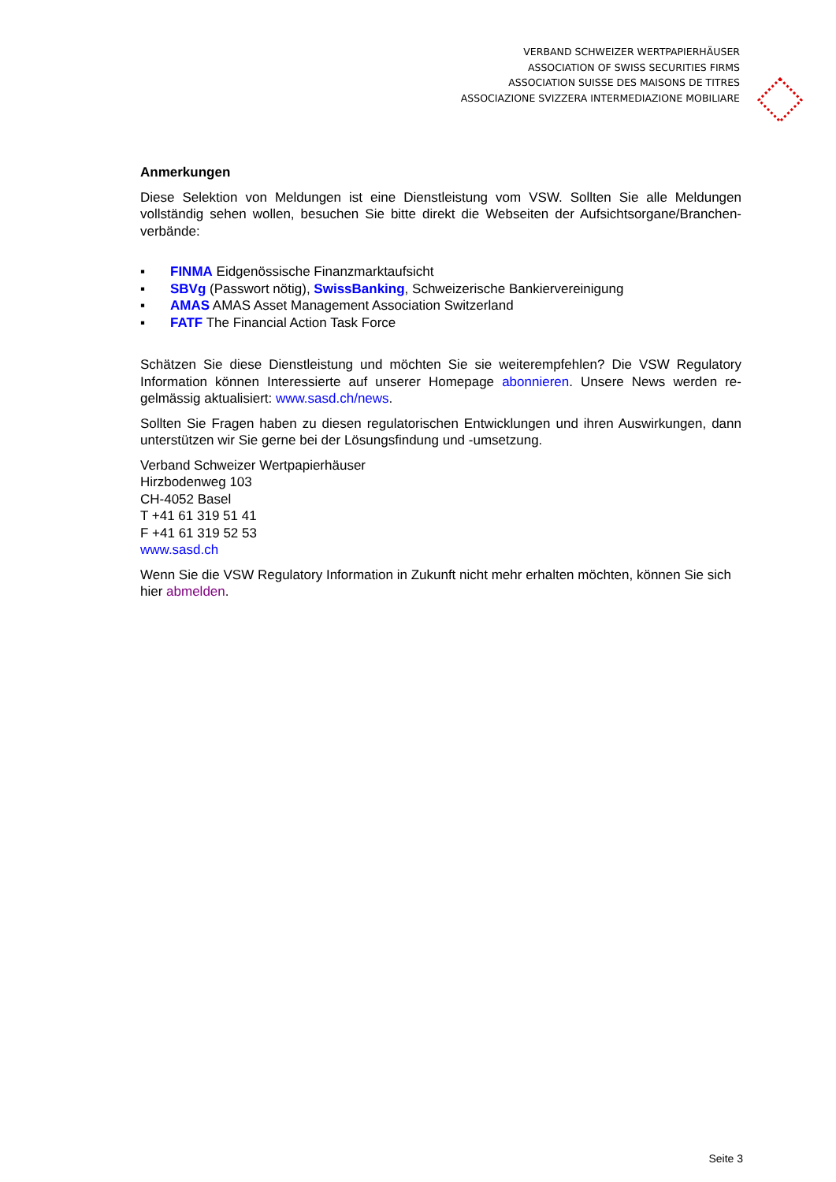VERBAND SCHWEIZER WERTPAPIERHÄUSER
ASSOCIATION OF SWISS SECURITIES FIRMS
ASSOCIATION SUISSE DES MAISONS DE TITRES
ASSOCIAZIONE SVIZZERA INTERMEDIAZIONE MOBILIARE
Anmerkungen
Diese Selektion von Meldungen ist eine Dienstleistung vom VSW. Sollten Sie alle Meldungen vollständig sehen wollen, besuchen Sie bitte direkt die Webseiten der Aufsichtsorgane/Branchen-verbände:
▪ FINMA Eidgenössische Finanzmarktaufsicht
▪ SBVg (Passwort nötig), SwissBanking, Schweizerische Bankiervereinigung
▪ AMAS AMAS Asset Management Association Switzerland
▪ FATF The Financial Action Task Force
Schätzen Sie diese Dienstleistung und möchten Sie sie weiterempfehlen? Die VSW Regulatory Information können Interessierte auf unserer Homepage abonnieren. Unsere News werden re-gelmässig aktualisiert: www.sasd.ch/news.
Sollten Sie Fragen haben zu diesen regulatorischen Entwicklungen und ihren Auswirkungen, dann unterstützen wir Sie gerne bei der Lösungsfindung und -umsetzung.
Verband Schweizer Wertpapierhäuser
Hirzbodenweg 103
CH-4052 Basel
T +41 61 319 51 41
F +41 61 319 52 53
www.sasd.ch
Wenn Sie die VSW Regulatory Information in Zukunft nicht mehr erhalten möchten, können Sie sich hier abmelden.
Seite 3